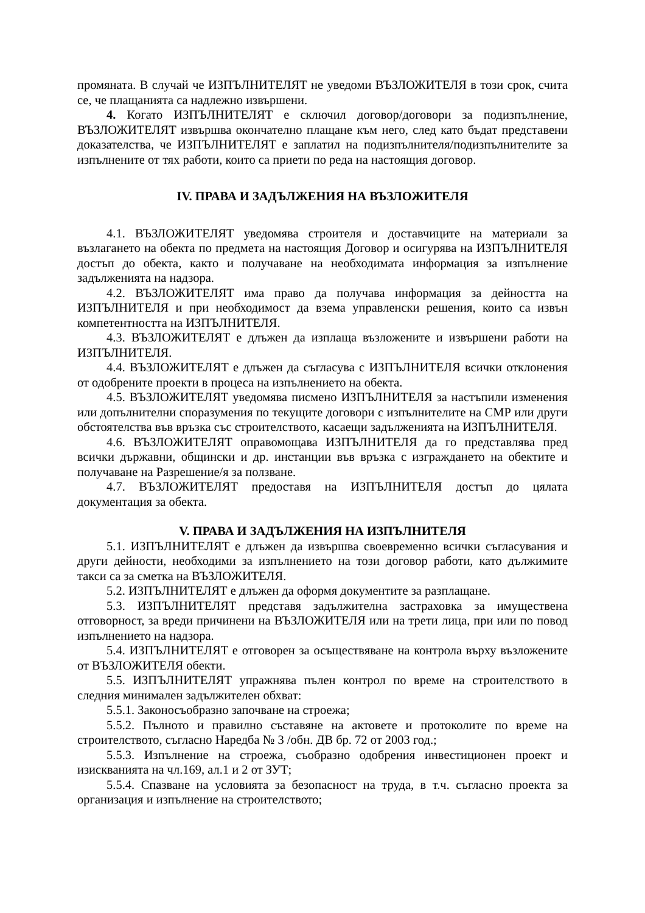промяната. В случай че ИЗПЪЛНИТЕЛЯТ не уведоми ВЪЗЛОЖИТЕЛЯ в този срок, счита се, че плащанията са надлежно извършени.
4. Когато ИЗПЪЛНИТЕЛЯТ е сключил договор/договори за подизпълнение, ВЪЗЛОЖИТЕЛЯТ извършва окончателно плащане към него, след като бъдат представени доказателства, че ИЗПЪЛНИТЕЛЯТ е заплатил на подизпълнителя/подизпълнителите за изпълнените от тях работи, които са приети по реда на настоящия договор.
IV. ПРАВА И ЗАДЪЛЖЕНИЯ НА ВЪЗЛОЖИТЕЛЯ
4.1. ВЪЗЛОЖИТЕЛЯТ уведомява строителя и доставчиците на материали за възлагането на обекта по предмета на настоящия Договор и осигурява на ИЗПЪЛНИТЕЛЯ достъп до обекта, както и получаване на необходимата информация за изпълнение задълженията на надзора.
4.2. ВЪЗЛОЖИТЕЛЯТ има право да получава информация за дейността на ИЗПЪЛНИТЕЛЯ и при необходимост да взема управленски решения, които са извън компетентността на ИЗПЪЛНИТЕЛЯ.
4.3. ВЪЗЛОЖИТЕЛЯТ е длъжен да изплаща възложените и извършени работи на ИЗПЪЛНИТЕЛЯ.
4.4. ВЪЗЛОЖИТЕЛЯТ е длъжен да съгласува с ИЗПЪЛНИТЕЛЯ всички отклонения от одобрените проекти в процеса на изпълнението на обекта.
4.5. ВЪЗЛОЖИТЕЛЯТ уведомява писмено ИЗПЪЛНИТЕЛЯ за настъпили изменения или допълнителни споразумения по текущите договори с изпълнителите на СМР или други обстоятелства във връзка със строителството, касаещи задълженията на ИЗПЪЛНИТЕЛЯ.
4.6. ВЪЗЛОЖИТЕЛЯТ оправомощава ИЗПЪЛНИТЕЛЯ да го представлява пред всички държавни, общински и др. инстанции във връзка с изграждането на обектите и получаване на Разрешение/я за ползване.
4.7. ВЪЗЛОЖИТЕЛЯТ предоставя на ИЗПЪЛНИТЕЛЯ достъп до цялата документация за обекта.
V. ПРАВА И ЗАДЪЛЖЕНИЯ НА ИЗПЪЛНИТЕЛЯ
5.1. ИЗПЪЛНИТЕЛЯТ е длъжен да извършва своевременно всички съгласувания и други дейности, необходими за изпълнението на този договор работи, като дължимите такси са за сметка на ВЪЗЛОЖИТЕЛЯ.
5.2. ИЗПЪЛНИТЕЛЯТ е длъжен да оформя документите за разплащане.
5.3. ИЗПЪЛНИТЕЛЯТ представя задължителна застраховка за имуществена отговорност, за вреди причинени на ВЪЗЛОЖИТЕЛЯ или на трети лица, при или по повод изпълнението на надзора.
5.4. ИЗПЪЛНИТЕЛЯТ е отговорен за осъществяване на контрола върху възложените от ВЪЗЛОЖИТЕЛЯ обекти.
5.5. ИЗПЪЛНИТЕЛЯТ упражнява пълен контрол по време на строителството в следния минимален задължителен обхват:
5.5.1. Законосъобразно започване на строежа;
5.5.2. Пълното и правилно съставяне на актовете и протоколите по време на строителството, съгласно Наредба № 3 /обн. ДВ бр. 72 от 2003 год.;
5.5.3. Изпълнение на строежа, съобразно одобрения инвестиционен проект и изискванията на чл.169, ал.1 и 2 от ЗУТ;
5.5.4. Спазване на условията за безопасност на труда, в т.ч. съгласно проекта за организация и изпълнение на строителството;